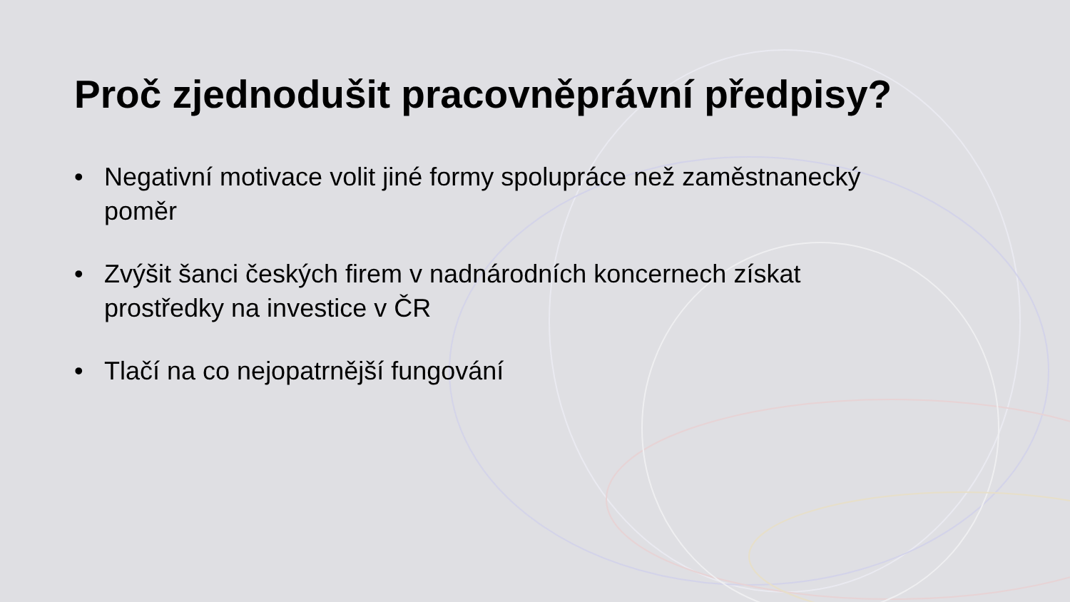Proč zjednodušit pracovněprávní předpisy?
• Negativní motivace volit jiné formy spolupráce než zaměstnanecký poměr
• Zvýšit šanci českých firem v nadnárodních koncernech získat prostředky na investice v ČR
• Tlačí na co nejopatrnější fungování